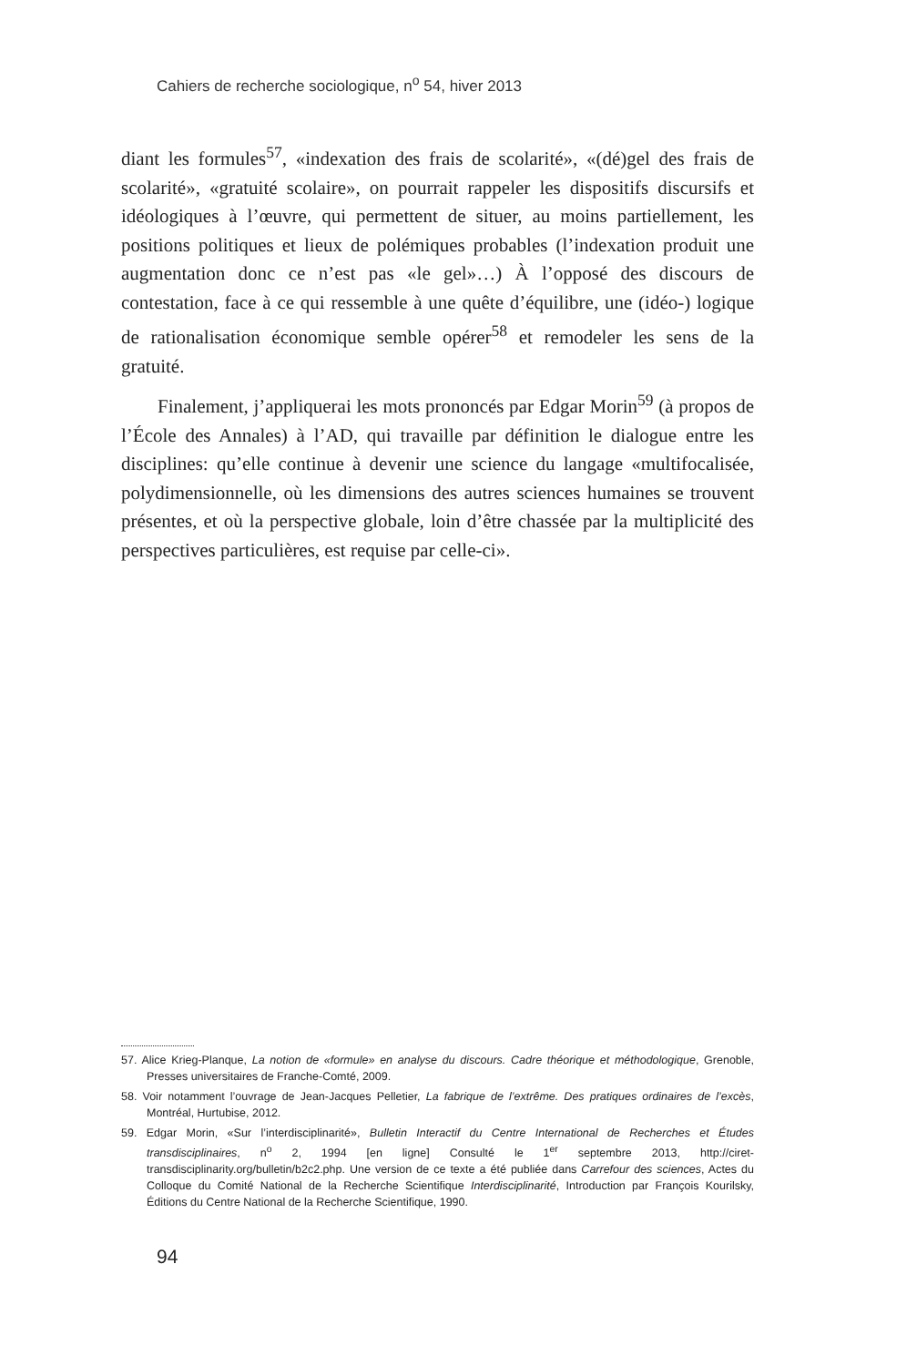Cahiers de recherche sociologique, n<sup>o</sup> 54, hiver 2013
diant les formules<sup>57</sup>, «indexation des frais de scolarité», «(dé)gel des frais de scolarité», «gratuité scolaire», on pourrait rappeler les dispositifs discursifs et idéologiques à l’œuvre, qui permettent de situer, au moins partiellement, les positions politiques et lieux de polémiques probables (l’indexation produit une augmentation donc ce n’est pas «le gel»…) À l’opposé des discours de contestation, face à ce qui ressemble à une quête d’équilibre, une (idéo-) logique de rationalisation économique semble opérer<sup>58</sup> et remodeler les sens de la gratuité.
Finalement, j’appliquerai les mots prononcés par Edgar Morin<sup>59</sup> (à propos de l’École des Annales) à l’AD, qui travaille par définition le dialogue entre les disciplines: qu’elle continue à devenir une science du langage «multifocalisée, polydimensionnelle, où les dimensions des autres sciences humaines se trouvent présentes, et où la perspective globale, loin d’être chassée par la multiplicité des perspectives particulières, est requise par celle-ci».
57. Alice Krieg-Planque, La notion de «formule» en analyse du discours. Cadre théorique et méthodologique, Grenoble, Presses universitaires de Franche-Comté, 2009.
58. Voir notamment l’ouvrage de Jean-Jacques Pelletier, La fabrique de l’extrême. Des pratiques ordinaires de l’excès, Montréal, Hurtubise, 2012.
59. Edgar Morin, «Sur l’interdisciplinarité», Bulletin Interactif du Centre International de Recherches et Études transdisciplinaires, n<sup>o</sup> 2, 1994 [en ligne] Consulté le 1<sup>er</sup> septembre 2013, http://ciret-transdisciplinarity.org/bulletin/b2c2.php. Une version de ce texte a été publiée dans Carrefour des sciences, Actes du Colloque du Comité National de la Recherche Scientifique Interdisciplinarité, Introduction par François Kourilsky, Éditions du Centre National de la Recherche Scientifique, 1990.
94